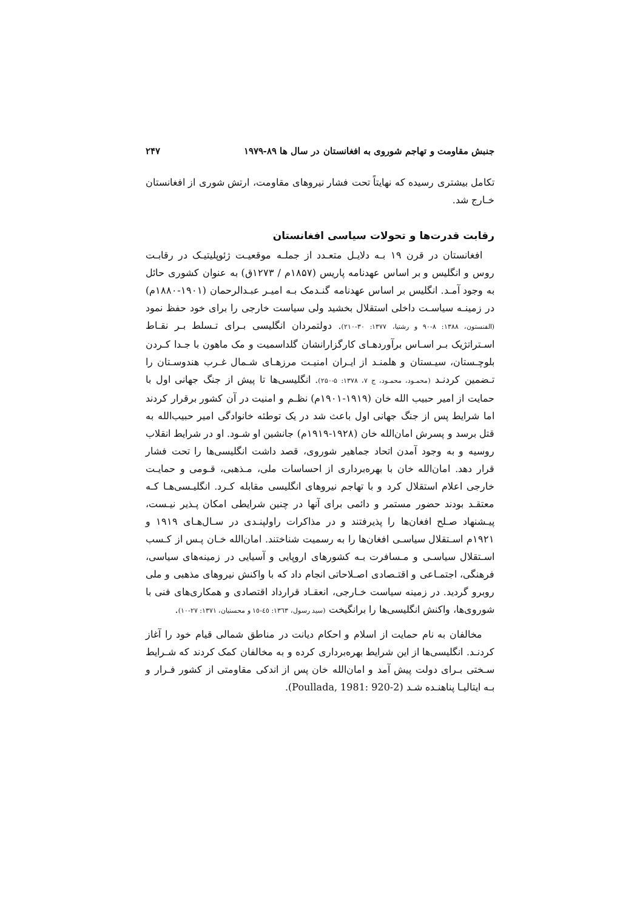جنبش مقاومت و تهاجم شوروی به افغانستان در سال ها ۸۹-۱۹۷۹ ۲۴۷
تکامل بیشتری رسیده که نهایتاً تحت فشار نیروهای مقاومت، ارتش شوری از افغانستان خـارج شد.
رقابت قدرت‌ها و تحولات سیاسی افغانستان
افغانستان در قرن ۱۹ بـه دلایـل متعـدد از جملـه موقعیـت ژئوپلیتیـک در رقابـت روس و انگلیس و بر اساس عهدنامه پاریس (۱۸۵۷م / ۱۲۷۳ق) به عنوان کشوری حائل به وجود آمـد. انگلیس بر اساس عهدنامه گنـدمک بـه امیـر عبـدالرحمان (۱۹۰۱-۱۸۸۰م) در زمینـه سیاسـت داخلی استقلال بخشید ولی سیاست خارجی را برای خود حفظ نمود (الفنستون، ۱۳۸۸: ۸-۹۰ و رشتیا، ۱۳۷۷: ۳۰-۲۱۰). دولتمردان انگلیسی بـرای تـسلط بـر نقـاط اسـتراتژیک بـر اسـاس برآوردهـای کارگزارانشان گلداسمیت و مک ماهون با جـدا کـردن بلوچـستان، سیـستان و هلمنـد از ایـران امنیـت مرزهـای شـمال غـرب هندوسـتان را تـضمین کردنـد (محمـود، محمـود، ج ۷، ۱۳۷۸: ۵-۲۵۰). انگلیسی‌ها تا پیش از جنگ جهانی اول با حمایت از امیر حبیب الله خان (۱۹۱۹-۱۹۰۱م) نظـم و امنیت در آن کشور برقرار کردند اما شرایط پس از جنگ جهانی اول باعث شد در یک توطئه خانوادگی امیر حبیب‌الله به قتل برسد و پسرش امان‌الله خان (۱۹۲۸-۱۹۱۹م) جانشین او شـود. او در شرایط انقلاب روسیه و به وجود آمدن اتحاد جماهیر شوروی، قصد داشت انگلیسی‌ها را تحت فشار قرار دهد. امان‌الله خان با بهره‌برداری از احساسات ملی، مـذهبی، قـومی و حمایـت خارجی اعلام استقلال کرد و با تهاجم نیروهای انگلیسی مقابله کـرد. انگلیـسی‌هـا کـه معتقـد بودند حضور مستمر و دائمی برای آنها در چنین شرایطی امکان پـذیر نیـست، پیـشنهاد صـلح افغان‌ها را پذیرفتند و در مذاکرات راولپنـدی در سـال‌هـای ۱۹۱۹ و ۱۹۲۱م اسـتقلال سیاسـی افغان‌ها را به رسمیت شناختند. امان‌الله خـان پـس از کـسب اسـتقلال سیاسـی و مـسافرت بـه کشورهای اروپایی و آسیایی در زمینه‌های سیاسی، فرهنگی، اجتمـاعی و اقتـصادی اصـلاحاتی انجام داد که با واکنش نیروهای مذهبی و ملی روبرو گردید. در زمینه سیاست خـارجی، انعقـاد قرارداد اقتصادی و همکاری‌های فنی با شوروی‌ها، واکنش انگلیسی‌ها را برانگیخت (سید رسول، ۱۳٦۳: ٤٥-۱٥ و محسنیان، ۱۳۷۱: ۲۷-۱۰).
مخالفان به نام حمایت از اسلام و احکام دیانت در مناطق شمالی قیام خود را آغاز کردنـد. انگلیسی‌ها از این شرایط بهره‌برداری کرده و به مخالفان کمک کردند که شـرایط سـختی بـرای دولت پیش آمد و امان‌الله خان پس از اندکی مقاومتی از کشور فـرار و بـه ایتالیـا پناهنـده شـد (Poullada, 1981: 920-2).